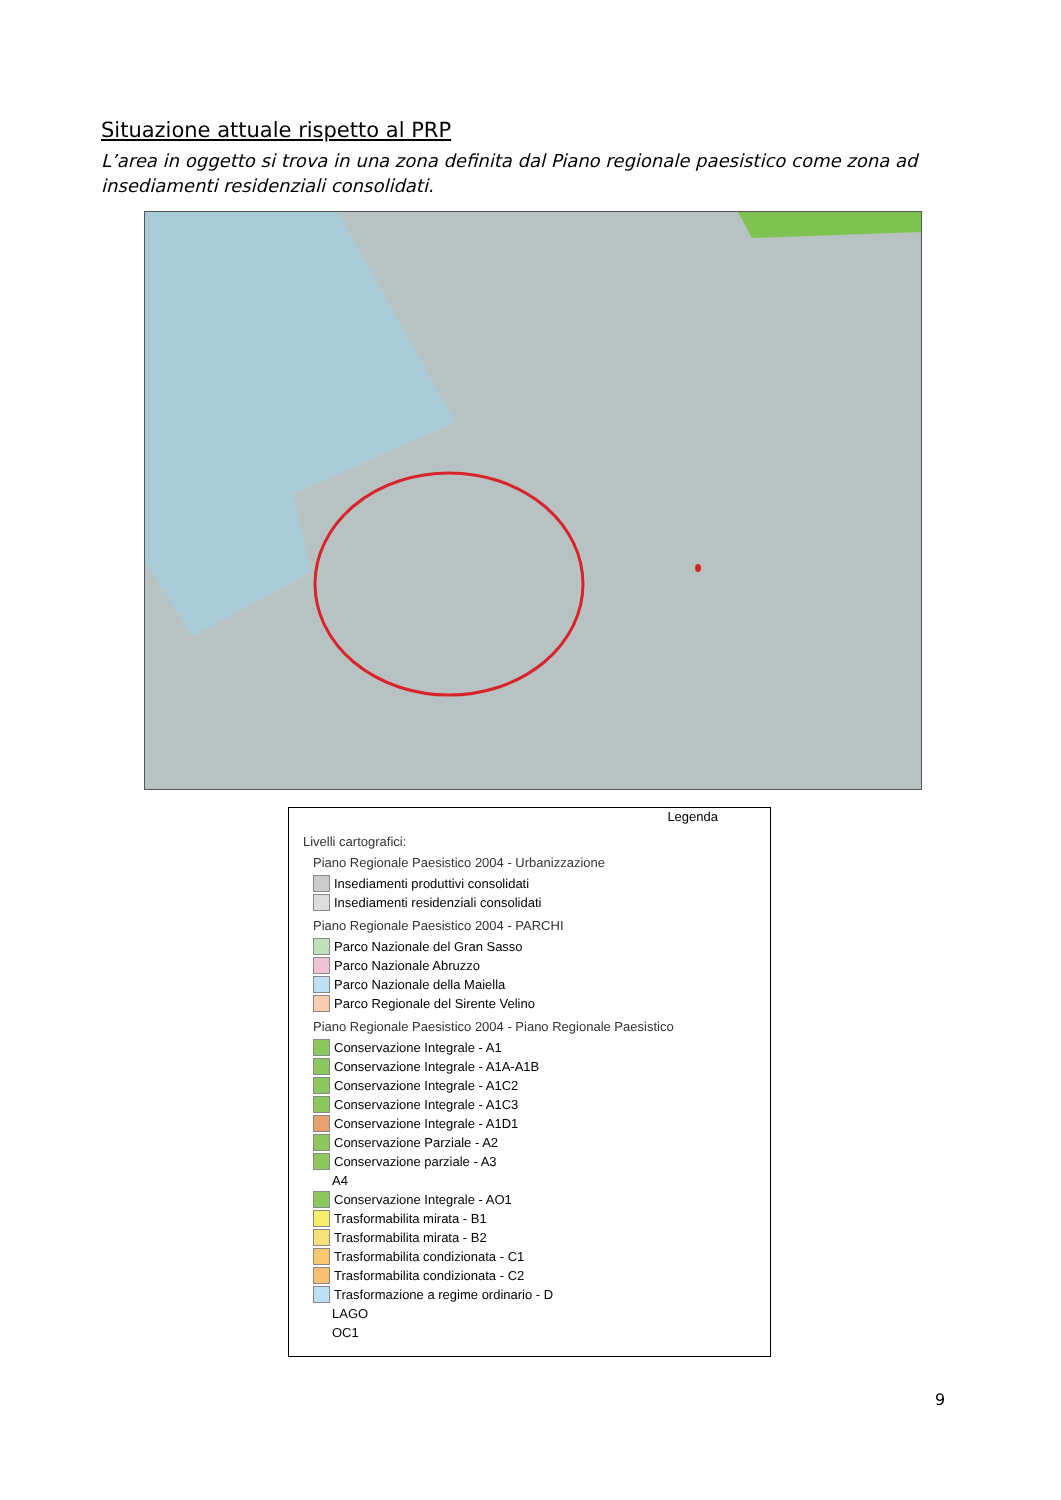Situazione attuale rispetto al PRP
L’area in oggetto si trova in una zona definita dal Piano regionale paesistico come zona ad insediamenti residenziali consolidati.
Legenda
Livelli cartografici:
Piano Regionale Paesistico 2004 - Urbanizzazione
Insediamenti produttivi consolidati
Insediamenti residenziali consolidati
Piano Regionale Paesistico 2004 - PARCHI
Parco Nazionale del Gran Sasso
Parco Nazionale Abruzzo
Parco Nazionale della Maiella
Parco Regionale del Sirente Velino
Piano Regionale Paesistico 2004 - Piano Regionale Paesistico
Conservazione Integrale - A1
Conservazione Integrale - A1A-A1B
Conservazione Integrale - A1C2
Conservazione Integrale - A1C3
Conservazione Integrale - A1D1
Conservazione Parziale - A2
Conservazione parziale - A3
A4
Conservazione Integrale - AO1
Trasformabilita mirata - B1
Trasformabilita mirata - B2
Trasformabilita condizionata - C1
Trasformabilita condizionata - C2
Trasformazione a regime ordinario - D
LAGO
OC1
9